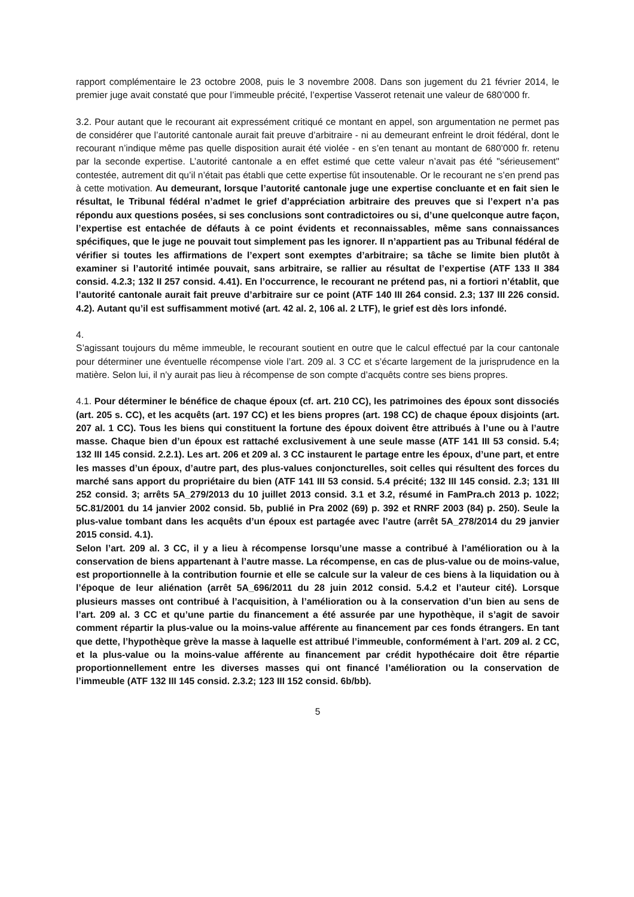rapport complémentaire le 23 octobre 2008, puis le 3 novembre 2008. Dans son jugement du 21 février 2014, le premier juge avait constaté que pour l’immeuble précité, l’expertise Vasserot retenait une valeur de 680’000 fr.
3.2. Pour autant que le recourant ait expressément critiqué ce montant en appel, son argumentation ne permet pas de considérer que l’autorité cantonale aurait fait preuve d’arbitraire - ni au demeurant enfreint le droit fédéral, dont le recourant n’indique même pas quelle disposition aurait été violée - en s’en tenant au montant de 680’000 fr. retenu par la seconde expertise. L’autorité cantonale a en effet estimé que cette valeur n’avait pas été "sérieusement" contestée, autrement dit qu’il n’était pas établi que cette expertise fût insoutenable. Or le recourant ne s’en prend pas à cette motivation. Au demeurant, lorsque l’autorité cantonale juge une expertise concluante et en fait sien le résultat, le Tribunal fédéral n’admet le grief d’appréciation arbitraire des preuves que si l’expert n’a pas répondu aux questions posées, si ses conclusions sont contradictoires ou si, d’une quelconque autre façon, l’expertise est entachée de défauts à ce point évidents et reconnaissables, même sans connaissances spécifiques, que le juge ne pouvait tout simplement pas les ignorer. Il n’appartient pas au Tribunal fédéral de vérifier si toutes les affirmations de l’expert sont exemptes d’arbitraire; sa tâche se limite bien plutôt à examiner si l’autorité intimée pouvait, sans arbitraire, se rallier au résultat de l’expertise (ATF 133 II 384 consid. 4.2.3; 132 II 257 consid. 4.41). En l’occurrence, le recourant ne prétend pas, ni a fortiori n’établit, que l’autorité cantonale aurait fait preuve d’arbitraire sur ce point (ATF 140 III 264 consid. 2.3; 137 III 226 consid. 4.2). Autant qu’il est suffisamment motivé (art. 42 al. 2, 106 al. 2 LTF), le grief est dès lors infondé.
4.
S’agissant toujours du même immeuble, le recourant soutient en outre que le calcul effectué par la cour cantonale pour déterminer une éventuelle récompense viole l’art. 209 al. 3 CC et s’écarte largement de la jurisprudence en la matière. Selon lui, il n’y aurait pas lieu à récompense de son compte d’acquêts contre ses biens propres.
4.1. Pour déterminer le bénéfice de chaque époux (cf. art. 210 CC), les patrimoines des époux sont dissociés (art. 205 s. CC), et les acquêts (art. 197 CC) et les biens propres (art. 198 CC) de chaque époux disjoints (art. 207 al. 1 CC). Tous les biens qui constituent la fortune des époux doivent être attribués à l’une ou à l’autre masse. Chaque bien d’un époux est rattaché exclusivement à une seule masse (ATF 141 III 53 consid. 5.4; 132 III 145 consid. 2.2.1). Les art. 206 et 209 al. 3 CC instaurent le partage entre les époux, d’une part, et entre les masses d’un époux, d’autre part, des plus-values conjoncturelles, soit celles qui résultent des forces du marché sans apport du propriétaire du bien (ATF 141 III 53 consid. 5.4 précité; 132 III 145 consid. 2.3; 131 III 252 consid. 3; arrêts 5A_279/2013 du 10 juillet 2013 consid. 3.1 et 3.2, résumé in FamPra.ch 2013 p. 1022; 5C.81/2001 du 14 janvier 2002 consid. 5b, publié in Pra 2002 (69) p. 392 et RNRF 2003 (84) p. 250). Seule la plus-value tombant dans les acquêts d’un époux est partagée avec l’autre (arrêt 5A_278/2014 du 29 janvier 2015 consid. 4.1).
Selon l’art. 209 al. 3 CC, il y a lieu à récompense lorsqu’une masse a contribué à l’amélioration ou à la conservation de biens appartenant à l’autre masse. La récompense, en cas de plus-value ou de moins-value, est proportionnelle à la contribution fournie et elle se calcule sur la valeur de ces biens à la liquidation ou à l’époque de leur aliénation (arrêt 5A_696/2011 du 28 juin 2012 consid. 5.4.2 et l’auteur cité). Lorsque plusieurs masses ont contribué à l’acquisition, à l’amélioration ou à la conservation d’un bien au sens de l’art. 209 al. 3 CC et qu’une partie du financement a été assurée par une hypothèque, il s’agit de savoir comment répartir la plus-value ou la moins-value afférente au financement par ces fonds étrangers. En tant que dette, l’hypothèque grève la masse à laquelle est attribué l’immeuble, conformément à l’art. 209 al. 2 CC, et la plus-value ou la moins-value afférente au financement par crédit hypothécaire doit être répartie proportionnellement entre les diverses masses qui ont financé l’amélioration ou la conservation de l’immeuble (ATF 132 III 145 consid. 2.3.2; 123 III 152 consid. 6b/bb).
5